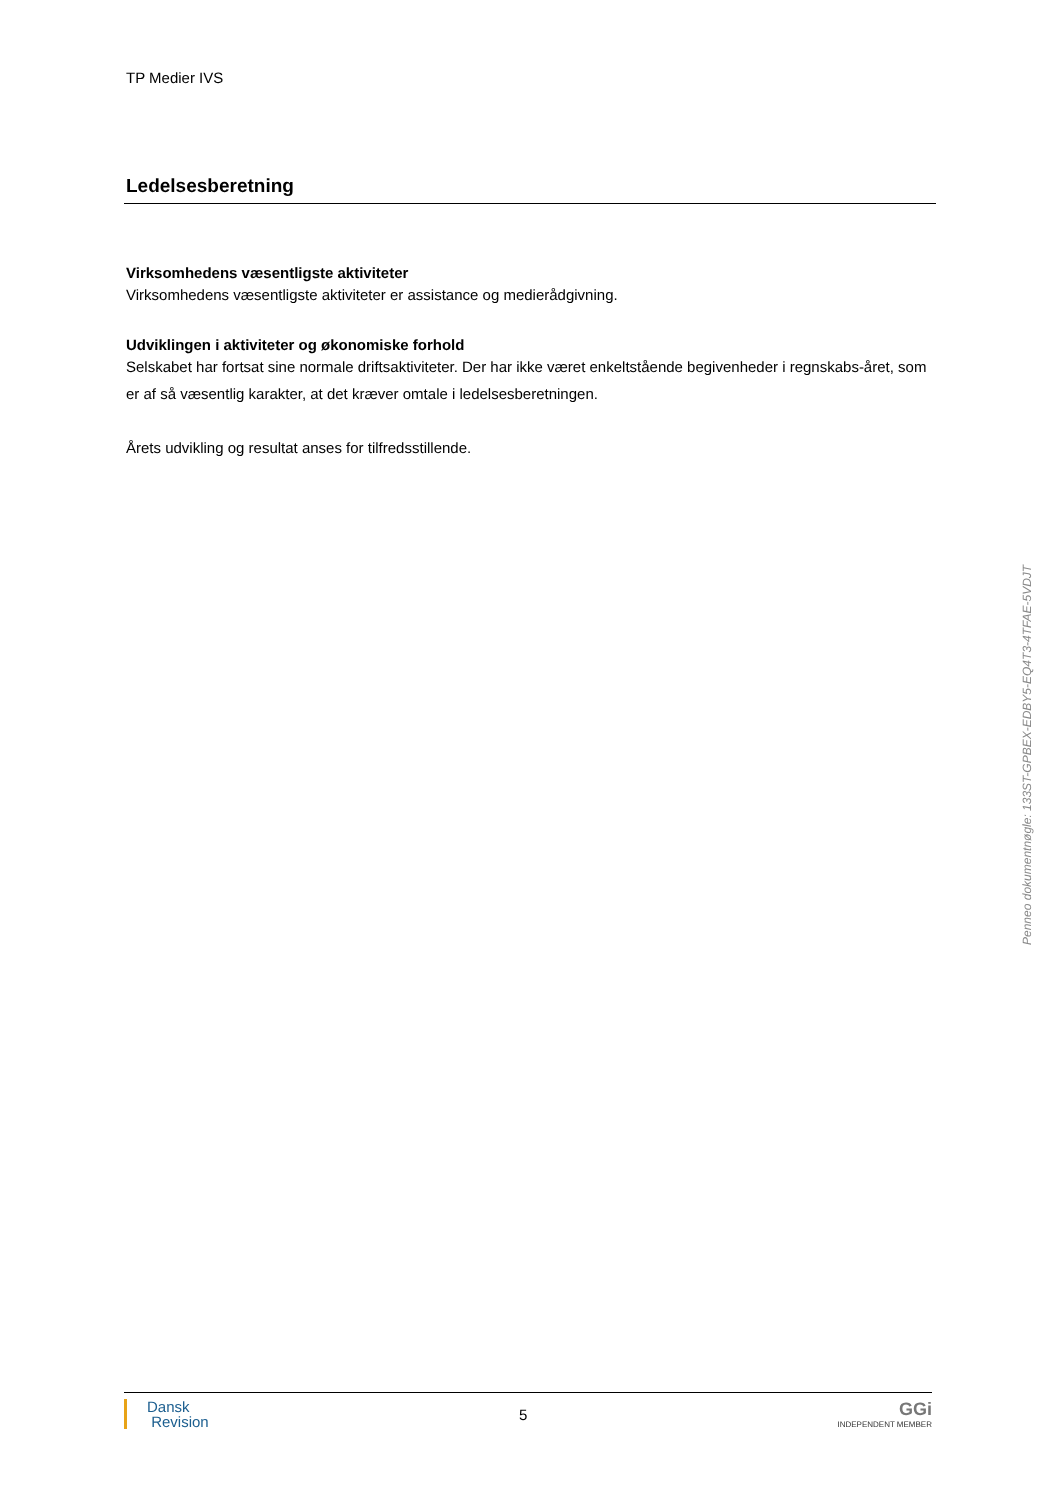TP Medier IVS
Ledelsesberetning
Virksomhedens væsentligste aktiviteter
Virksomhedens væsentligste aktiviteter er assistance og medierådgivning.
Udviklingen i aktiviteter og økonomiske forhold
Selskabet har fortsat sine normale driftsaktiviteter. Der har ikke været enkeltstående begivenheder i regnskabs-året, som er af så væsentlig karakter, at det kræver omtale i ledelsesberetningen.
Årets udvikling og resultat anses for tilfredsstillende.
Penneo dokumentnøgle: 133ST-GPBEX-EDBY5-EQ4T3-4TFAE-5VDJT
Dansk
Revision
5
GGi
INDEPENDENT MEMBER